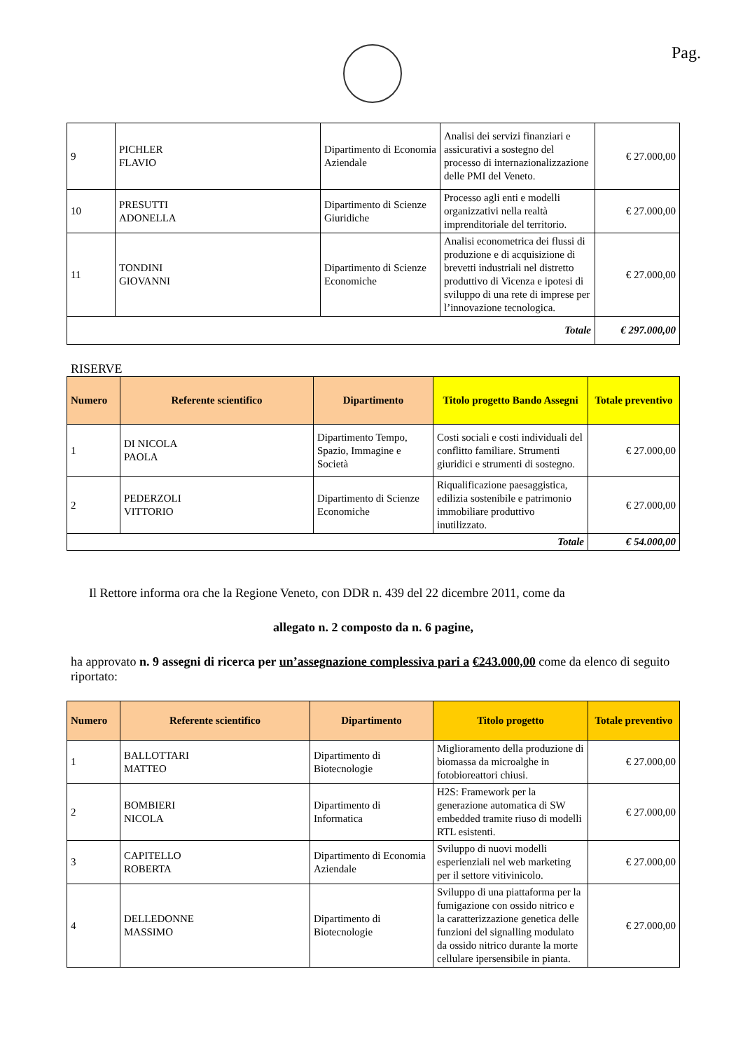Pag.
| 9 | PICHLER FLAVIO | Dipartimento di Economia Aziendale | Analisi dei servizi finanziari e assicurativi a sostegno del processo di internazionalizzazione delle PMI del Veneto. | € 27.000,00 |
| 10 | PRESUTTI ADONELLA | Dipartimento di Scienze Giuridiche | Processo agli enti e modelli organizzativi nella realtà imprenditoriale del territorio. | € 27.000,00 |
| 11 | TONDINI GIOVANNI | Dipartimento di Scienze Economiche | Analisi econometrica dei flussi di produzione e di acquisizione di brevetti industriali nel distretto produttivo di Vicenza e ipotesi di sviluppo di una rete di imprese per l’innovazione tecnologica. | € 27.000,00 |
| Totale | | | | € 297.000,00 |
RISERVE
| Numero | Referente scientifico | Dipartimento | Titolo progetto Bando Assegni | Totale preventivo |
| --- | --- | --- | --- | --- |
| 1 | DI NICOLA PAOLA | Dipartimento Tempo, Spazio, Immagine e Società | Costi sociali e costi individuali del conflitto familiare. Strumenti giuridici e strumenti di sostegno. | € 27.000,00 |
| 2 | PEDERZOLI VITTORIO | Dipartimento di Scienze Economiche | Riqualificazione paesaggistica, edilizia sostenibile e patrimonio immobiliare produttivo inutilizzato. | € 27.000,00 |
| Totale | | | | € 54.000,00 |
Il Rettore informa ora che la Regione Veneto, con DDR n. 439 del 22 dicembre 2011, come da
allegato n. 2 composto da n. 6 pagine,
ha approvato n. 9 assegni di ricerca per un’assegnazione complessiva pari a €243.000,00 come da elenco di seguito riportato:
| Numero | Referente scientifico | Dipartimento | Titolo progetto | Totale preventivo |
| --- | --- | --- | --- | --- |
| 1 | BALLOTTARI MATTEO | Dipartimento di Biotecnologie | Miglioramento della produzione di biomassa da microalghe in fotobioreattori chiusi. | € 27.000,00 |
| 2 | BOMBIERI NICOLA | Dipartimento di Informatica | H2S: Framework per la generazione automatica di SW embedded tramite riuso di modelli RTL esistenti. | € 27.000,00 |
| 3 | CAPITELLO ROBERTA | Dipartimento di Economia Aziendale | Sviluppo di nuovi modelli esperienziali nel web marketing per il settore vitivinicolo. | € 27.000,00 |
| 4 | DELLEDONNE MASSIMO | Dipartimento di Biotecnologie | Sviluppo di una piattaforma per la fumigazione con ossido nitrico e la caratterizzazione genetica delle funzioni del signalling modulato da ossido nitrico durante la morte cellulare ipersensibile in pianta. | € 27.000,00 |